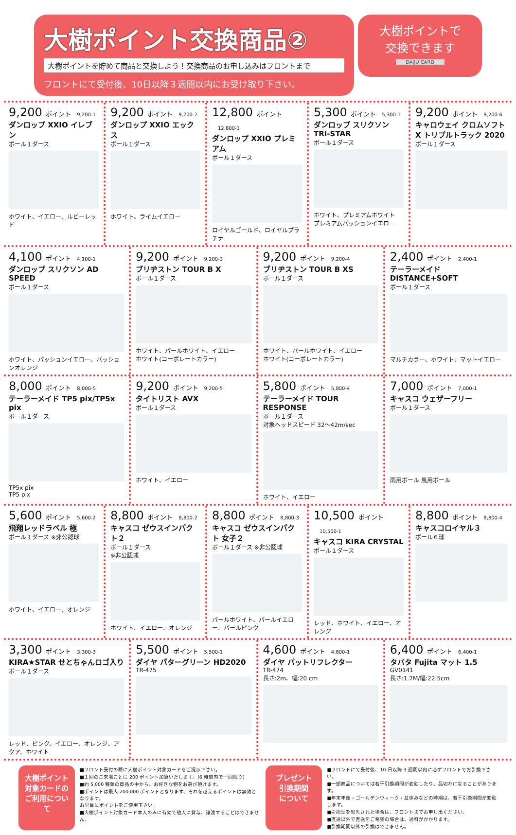大樹ポイント交換商品②
大樹ポイントを貯めて商品と交換しよう！交換商品のお申し込みはフロントまで
フロントにて受付後、10日以降３週間以内にお受け取り下さい。
大樹ポイントで
交換できます
DAIJU CARD
9,200 ポイント 9,200-1
ダンロップ XXIO イレブン
ボール１ダース
ホワイト、イエロー、ルビーレッド
9,200 ポイント 9,200-2
ダンロップ XXIO エックス
ボール１ダース
ホワイト、ライムイエロー
12,800 ポイント 12,800-1
ダンロップ XXIO プレミアム
ボール１ダース
ロイヤルゴールド、ロイヤルプラチナ
5,300 ポイント 5,300-1
ダンロップ スリクソン TRI-STAR
ボール１ダース
ホワイト、プレミアムホワイト
プレミアムパッションイエロー
9,200 ポイント 9,200-6
キャロウェイ クロムソフトX トリプルトラック 2020
ボール１ダース
4,100 ポイント 4,100-1
ダンロップ スリクソン AD SPEED
ボール１ダース
ホワイト、パッションイエロー、パッションオレンジ
9,200 ポイント 9,200-3
ブリヂストン TOUR B X
ボール１ダース
ホワイト、パールホワイト、イエロー
ホワイト(コーポレートカラー)
9,200 ポイント 9,200-4
ブリヂストン TOUR B XS
ボール１ダース
ホワイト、パールホワイト、イエロー
ホワイト(コーポレートカラー)
2,400 ポイント 2,400-1
テーラーメイド DISTANCE+SOFT
ボール１ダース
マルチカラー、ホワイト、マットイエロー
8,000 ポイント 8,000-5
テーラーメイド TP5 pix/TP5x pix
ボール１ダース
TP5x pix
TP5 pix
9,200 ポイント 9,200-5
タイトリスト AVX
ボール１ダース
ホワイト、イエロー
5,800 ポイント 5,800-4
テーラーメイド TOUR RESPONSE
ボール１ダース
対象ヘッドスピード 32～42m/sec
ホワイト、イエロー
7,000 ポイント 7,000-1
キャスコ ウェザーフリー
ボール１ダース
雨用ボール 風用ボール
5,600 ポイント 5,600-2
飛翔レッドラベル 極
ボール１ダース ※非公認球
ホワイト、イエロー、オレンジ
8,800 ポイント 8,800-2
キャスコ ゼウスインパクト２
ボール１ダース
※非公認球
ホワイト、イエロー、オレンジ
8,800 ポイント 8,800-3
キャスコ ゼウスインパクト 女子２
ボール１ダース ※非公認球
パールホワイト、パールイエロー、パールピンク
10,500 ポイント 10,500-1
キャスコ KIRA CRYSTAL
ボール１ダース
レッド、ホワイト、イエロー、オレンジ
8,800 ポイント 8,800-4
キャスコロイヤル３
ボール６球
3,300 ポイント 3,300-3
KIRA★STAR せとちゃんロゴ入り
ボール１ダース
レッド、ピンク、イエロー、オレンジ、アクア、ホワイト
5,500 ポイント 5,500-1
ダイヤ パターグリーン HD2020
TR-475
4,600 ポイント 4,600-1
ダイヤ パットリフレクター
TR-474
長さ:2m、幅:20 cm
6,400 ポイント 6,400-1
タバタ Fujita マット 1.5
GV0141
長さ:1.7M/幅:22.5cm
大樹ポイント
対象カードの
ご利用について
■フロント受付の際に大樹ポイント対象カードをご提示下さい。
■１回のご来場ごとに 200 ポイント加算いたします。(6 時間内で一回限り)
■約 5,000 種類の商品の中から、お好きな物をお選び頂けます。
■ポイントは最大 200,000 ポイントとなります、それを越えるポイントは無効となります。
お早目にポイントをご使用下さい。
■大樹ポイント対象カード本人のみに有効で他人に貸与、譲渡することはできません。
プレゼント
引換期間
について
■フロントにて受付後、10 日以降 3 週間以内に必ずフロントでお引換下さい。
■一部商品については若干引換期間が変動したり、品切れになることがあります。
■年末年始・ゴールデンウィーク・盆休みなどの時期は、若干引換期間が変動します。
■引換証を紛失された場合は、フロントまでお申し出ください。
■直送以外で直送をご希望の場合は、送料がかかります。
■引換期間以外の引換はできません。